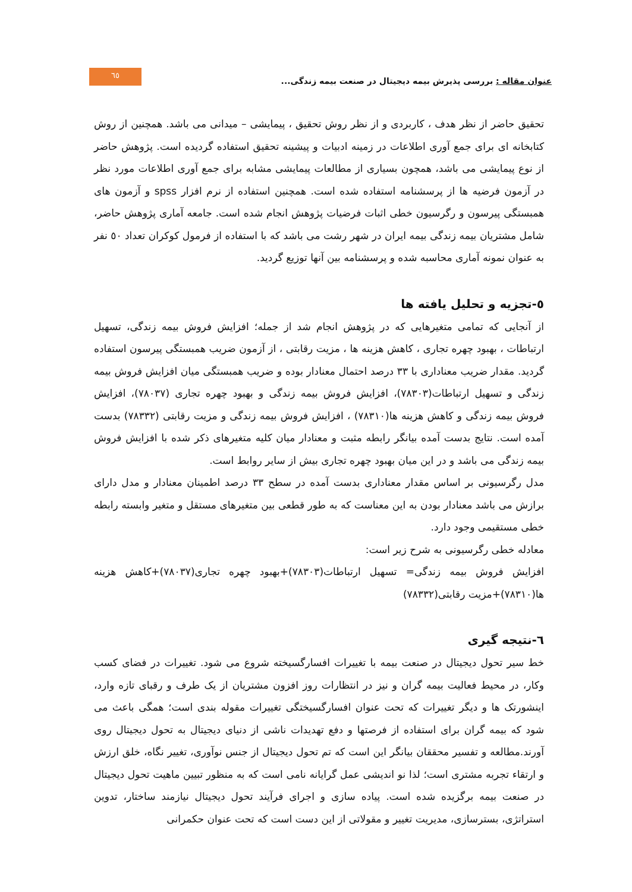عنوان مقاله : بررسی پذیرش بیمه دیجیتال در صنعت بیمه زندگی...
٦٥
تحقیق حاضر از نظر هدف ، کاربردی و از نظر روش تحقیق ، پیمایشی – میدانی می باشد. همچنین از روش کتابخانه ای برای جمع آوری اطلاعات در زمینه ادبیات و پیشینه تحقیق استفاده گردیده است. پژوهش حاضر از نوع پیمایشی می باشد، همچون بسیاری از مطالعات پیمایشی مشابه برای جمع آوری اطلاعات مورد نظر در آزمون فرضیه ها از پرسشنامه استفاده شده است. همچنین استفاده از نرم افزار spss و آزمون های همبستگی پیرسون و رگرسیون خطی اثبات فرضیات پژوهش انجام شده است. جامعه آماری پژوهش حاضر، شامل مشتریان بیمه زندگی بیمه ایران در شهر رشت می باشد که با استفاده از فرمول کوکران تعداد ٥٠ نفر به عنوان نمونه آماری محاسبه شده و پرسشنامه بین آنها توزیع گردید.
٥-تجزیه و تحلیل یافته ها
از آنجایی که تمامی متغیرهایی که در پژوهش انجام شد از جمله؛ افزایش فروش بیمه زندگی، تسهیل ارتباطات ، بهبود چهره تجاری ، کاهش هزینه ها ، مزیت رقابتی ، از آزمون ضریب همبستگی پیرسون استفاده گردید. مقدار ضریب معناداری با ٣٣ درصد احتمال معنادار بوده و ضریب همبستگی میان افزایش فروش بیمه زندگی و تسهیل ارتباطات(٧٨٣٠٣)، افزایش فروش بیمه زندگی و بهبود چهره تجاری (٧٨٠٣٧)، افزایش فروش بیمه زندگی و کاهش هزینه ها(٧٨٣١٠) ، افزایش فروش بیمه زندگی و مزیت رقابتی (٧٨٣٣٢) بدست آمده است. نتایج بدست آمده بیانگر رابطه مثبت و معنادار میان کلیه متغیرهای ذکر شده با افزایش فروش بیمه زندگی می باشد و در این میان بهبود چهره تجاری بیش از سایر روابط است.
مدل رگرسیونی بر اساس مقدار معناداری بدست آمده در سطح ٣٣ درصد اطمینان معنادار و مدل دارای برازش می باشد معنادار بودن به این معناست که به طور قطعی بین متغیرهای مستقل و متغیر وابسته رابطه خطی مستقیمی وجود دارد.
معادله خطی رگرسیونی به شرح زیر است:
افزایش فروش بیمه زندگی= تسهیل ارتباطات(٧٨٣٠٣)+بهبود چهره تجاری(٧٨٠٣٧)+کاهش هزینه ها(٧٨٣١٠)+مزیت رقابتی(٧٨٣٣٢)
٦-نتیجه گیری
خط سیر تحول دیجیتال در صنعت بیمه با تغییرات افسارگسیخته شروع می شود. تغییرات در فضای کسب وکار، در محیط فعالیت بیمه گران و نیز در انتظارات روز افزون مشتریان از یک طرف و رقبای تازه وارد، اینشورتک ها و دیگر تغییرات که تحت عنوان افسارگسیختگی تغییرات مقوله بندی است؛ همگی باعث می شود که بیمه گران برای استفاده از فرصتها و دفع تهدیدات ناشی از دنیای دیجیتال به تحول دیجیتال روی آورند.مطالعه و تفسیر محققان بیانگر این است که تم تحول دیجیتال از جنس نوآوری، تغییر نگاه، خلق ارزش و ارتقاء تجربه مشتری است؛ لذا نو اندیشی عمل گرایانه نامی است که به منظور تبیین ماهیت تحول دیجیتال در صنعت بیمه برگزیده شده است. پیاده سازی و اجرای فرآیند تحول دیجیتال نیازمند ساختار، تدوین استراتژی، بسترسازی، مدیریت تغییر و مقولاتی از این دست است که تحت عنوان حکمرانی